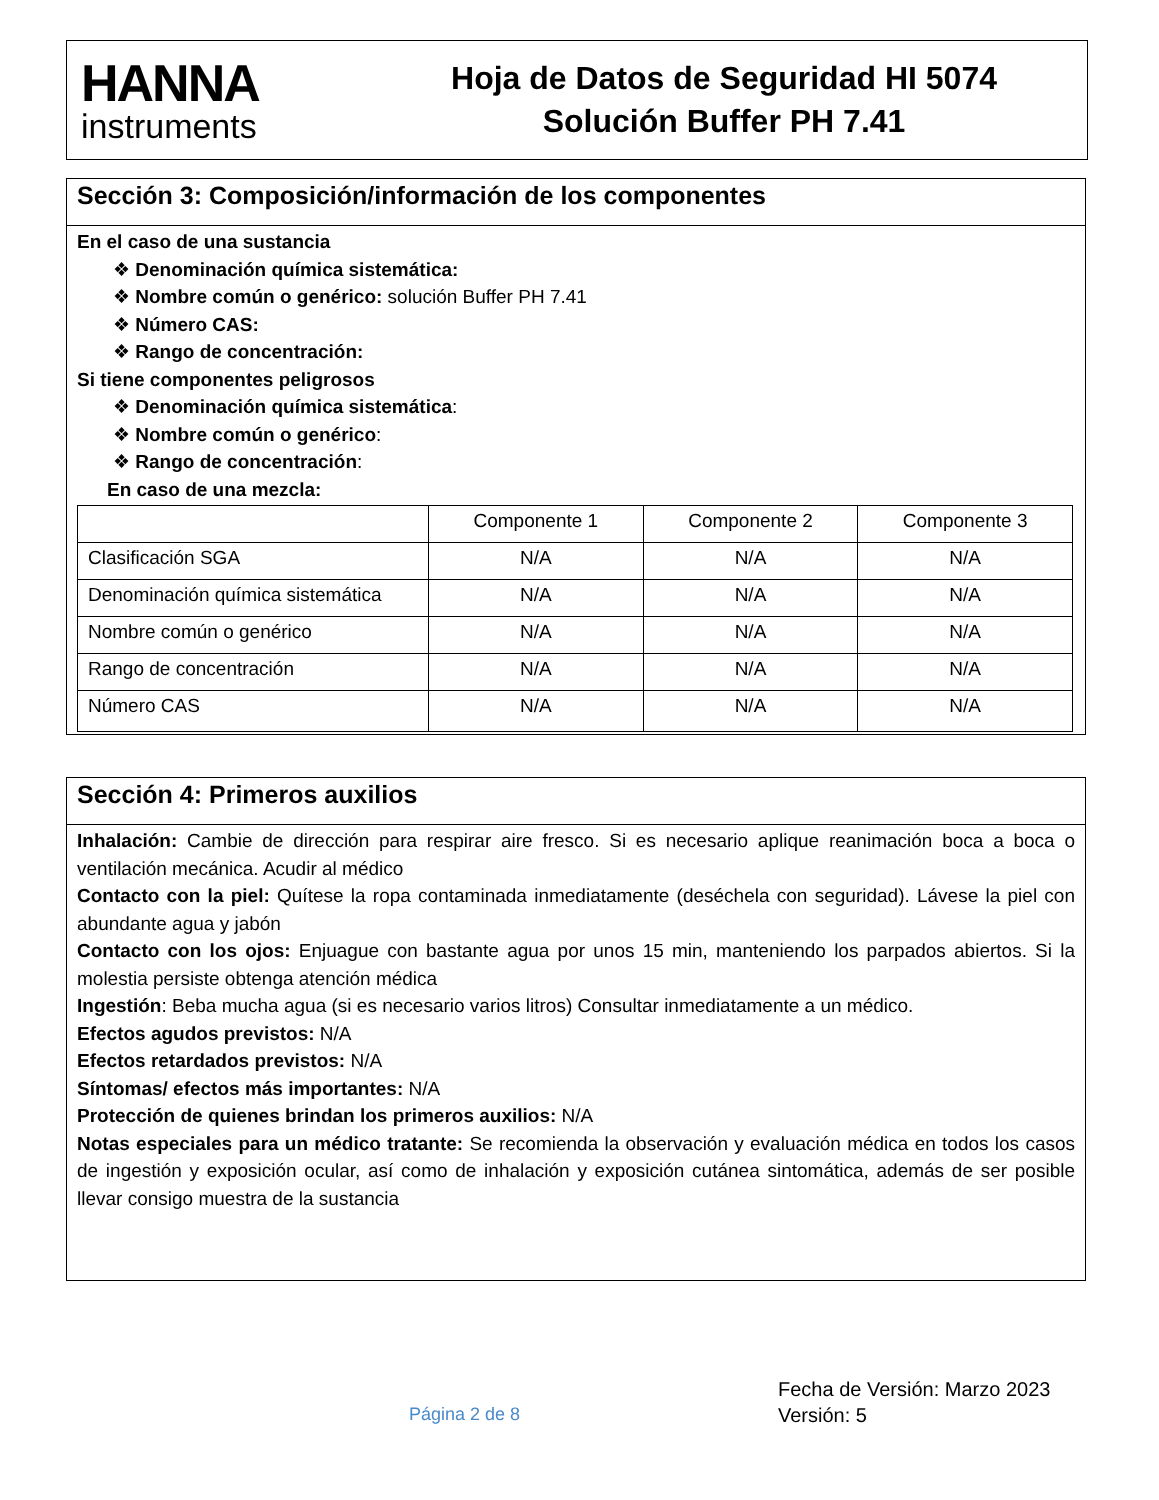HANNA
instruments
Hoja de Datos de Seguridad HI 5074
Solución Buffer PH 7.41
Sección 3: Composición/información de los componentes
En el caso de una sustancia
❖ Denominación química sistemática:
❖ Nombre común o genérico: solución Buffer PH 7.41
❖ Número CAS:
❖ Rango de concentración:
Si tiene componentes peligrosos
❖ Denominación química sistemática:
❖ Nombre común o genérico:
❖ Rango de concentración:
En caso de una mezcla:
| | Componente 1 | Componente 2 | Componente 3 |
| Clasificación SGA | N/A | N/A | N/A |
| Denominación química sistemática | N/A | N/A | N/A |
| Nombre común o genérico | N/A | N/A | N/A |
| Rango de concentración | N/A | N/A | N/A |
| Número CAS | N/A | N/A | N/A |
Sección 4: Primeros auxilios
Inhalación: Cambie de dirección para respirar aire fresco. Si es necesario aplique reanimación boca a boca o ventilación mecánica. Acudir al médico
Contacto con la piel: Quítese la ropa contaminada inmediatamente (deséchela con seguridad). Lávese la piel con abundante agua y jabón
Contacto con los ojos: Enjuague con bastante agua por unos 15 min, manteniendo los parpados abiertos. Si la molestia persiste obtenga atención médica
Ingestión: Beba mucha agua (si es necesario varios litros) Consultar inmediatamente a un médico.
Efectos agudos previstos: N/A
Efectos retardados previstos: N/A
Síntomas/ efectos más importantes: N/A
Protección de quienes brindan los primeros auxilios: N/A
Notas especiales para un médico tratante: Se recomienda la observación y evaluación médica en todos los casos de ingestión y exposición ocular, así como de inhalación y exposición cutánea sintomática, además de ser posible llevar consigo muestra de la sustancia
Página 2 de 8
Fecha de Versión: Marzo 2023
Versión: 5